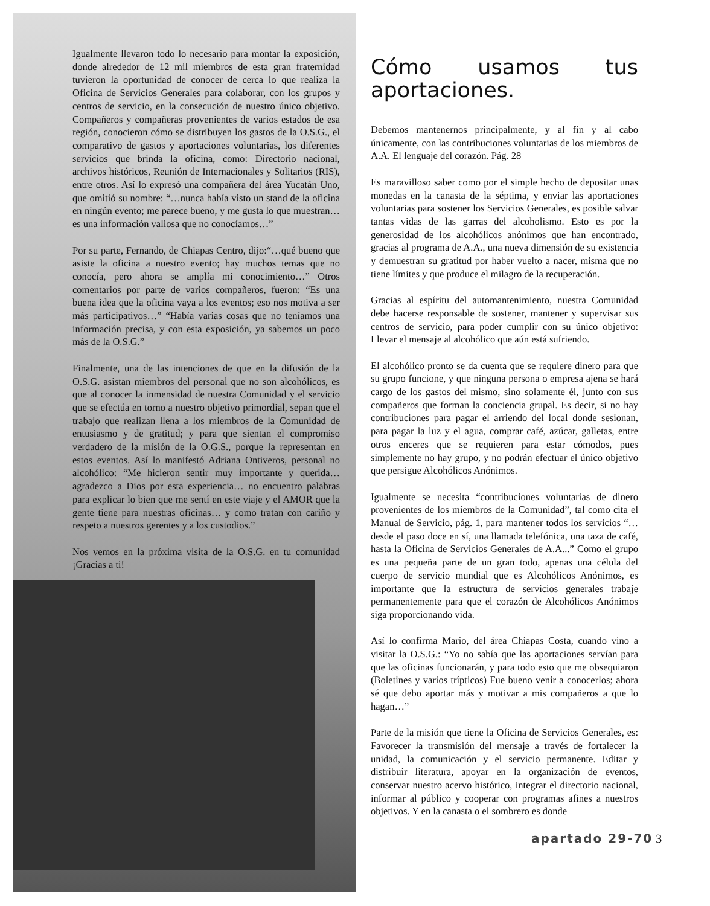Igualmente llevaron todo lo necesario para montar la exposición, donde alrededor de 12 mil miembros de esta gran fraternidad tuvieron la oportunidad de conocer de cerca lo que realiza la Oficina de Servicios Generales para colaborar, con los grupos y centros de servicio, en la consecución de nuestro único objetivo. Compañeros y compañeras provenientes de varios estados de esa región, conocieron cómo se distribuyen los gastos de la O.S.G., el comparativo de gastos y aportaciones voluntarias, los diferentes servicios que brinda la oficina, como: Directorio nacional, archivos históricos, Reunión de Internacionales y Solitarios (RIS), entre otros. Así lo expresó una compañera del área Yucatán Uno, que omitió su nombre: “…nunca había visto un stand de la oficina en ningún evento; me parece bueno, y me gusta lo que muestran… es una información valiosa que no conocíamos…”
Por su parte, Fernando, de Chiapas Centro, dijo:“…qué bueno que asiste la oficina a nuestro evento; hay muchos temas que no conocía, pero ahora se amplía mi conocimiento…” Otros comentarios por parte de varios compañeros, fueron: “Es una buena idea que la oficina vaya a los eventos; eso nos motiva a ser más participativos…” “Había varias cosas que no teníamos una información precisa, y con esta exposición, ya sabemos un poco más de la O.S.G.”
Finalmente, una de las intenciones de que en la difusión de la O.S.G. asistan miembros del personal que no son alcohólicos, es que al conocer la inmensidad de nuestra Comunidad y el servicio que se efectúa en torno a nuestro objetivo primordial, sepan que el trabajo que realizan llena a los miembros de la Comunidad de entusiasmo y de gratitud; y para que sientan el compromiso verdadero de la misión de la O.G.S., porque la representan en estos eventos. Así lo manifestó Adriana Ontiveros, personal no alcohólico: “Me hicieron sentir muy importante y querida… agradezco a Dios por esta experiencia… no encuentro palabras para explicar lo bien que me sentí en este viaje y el AMOR que la gente tiene para nuestras oficinas… y como tratan con cariño y respeto a nuestros gerentes y a los custodios.”
Nos vemos en la próxima visita de la O.S.G. en tu comunidad ¡Gracias a ti!
Cómo usamos tus aportaciones.
Debemos mantenernos principalmente, y al fin y al cabo únicamente, con las contribuciones voluntarias de los miembros de A.A. El lenguaje del corazón. Pág. 28
Es maravilloso saber como por el simple hecho de depositar unas monedas en la canasta de la séptima, y enviar las aportaciones voluntarias para sostener los Servicios Generales, es posible salvar tantas vidas de las garras del alcoholismo. Esto es por la generosidad de los alcohólicos anónimos que han encontrado, gracias al programa de A.A., una nueva dimensión de su existencia y demuestran su gratitud por haber vuelto a nacer, misma que no tiene límites y que produce el milagro de la recuperación.
Gracias al espíritu del automantenimiento, nuestra Comunidad debe hacerse responsable de sostener, mantener y supervisar sus centros de servicio, para poder cumplir con su único objetivo: Llevar el mensaje al alcohólico que aún está sufriendo.
El alcohólico pronto se da cuenta que se requiere dinero para que su grupo funcione, y que ninguna persona o empresa ajena se hará cargo de los gastos del mismo, sino solamente él, junto con sus compañeros que forman la conciencia grupal. Es decir, si no hay contribuciones para pagar el arriendo del local donde sesionan, para pagar la luz y el agua, comprar café, azúcar, galletas, entre otros enceres que se requieren para estar cómodos, pues simplemente no hay grupo, y no podrán efectuar el único objetivo que persigue Alcohólicos Anónimos.
Igualmente se necesita “contribuciones voluntarias de dinero provenientes de los miembros de la Comunidad”, tal como cita el Manual de Servicio, pág. 1, para mantener todos los servicios “…desde el paso doce en sí, una llamada telefónica, una taza de café, hasta la Oficina de Servicios Generales de A.A...” Como el grupo es una pequeña parte de un gran todo, apenas una célula del cuerpo de servicio mundial que es Alcohólicos Anónimos, es importante que la estructura de servicios generales trabaje permanentemente para que el corazón de Alcohólicos Anónimos siga proporcionando vida.
Así lo confirma Mario, del área Chiapas Costa, cuando vino a visitar la O.S.G.: “Yo no sabía que las aportaciones servían para que las oficinas funcionarán, y para todo esto que me obsequiaron (Boletines y varios trípticos) Fue bueno venir a conocerlos; ahora sé que debo aportar más y motivar a mis compañeros a que lo hagan…”
Parte de la misión que tiene la Oficina de Servicios Generales, es: Favorecer la transmisión del mensaje a través de fortalecer la unidad, la comunicación y el servicio permanente. Editar y distribuir literatura, apoyar en la organización de eventos, conservar nuestro acervo histórico, integrar el directorio nacional, informar al público y cooperar con programas afines a nuestros objetivos. Y en la canasta o el sombrero es donde
apartado 29-70 3